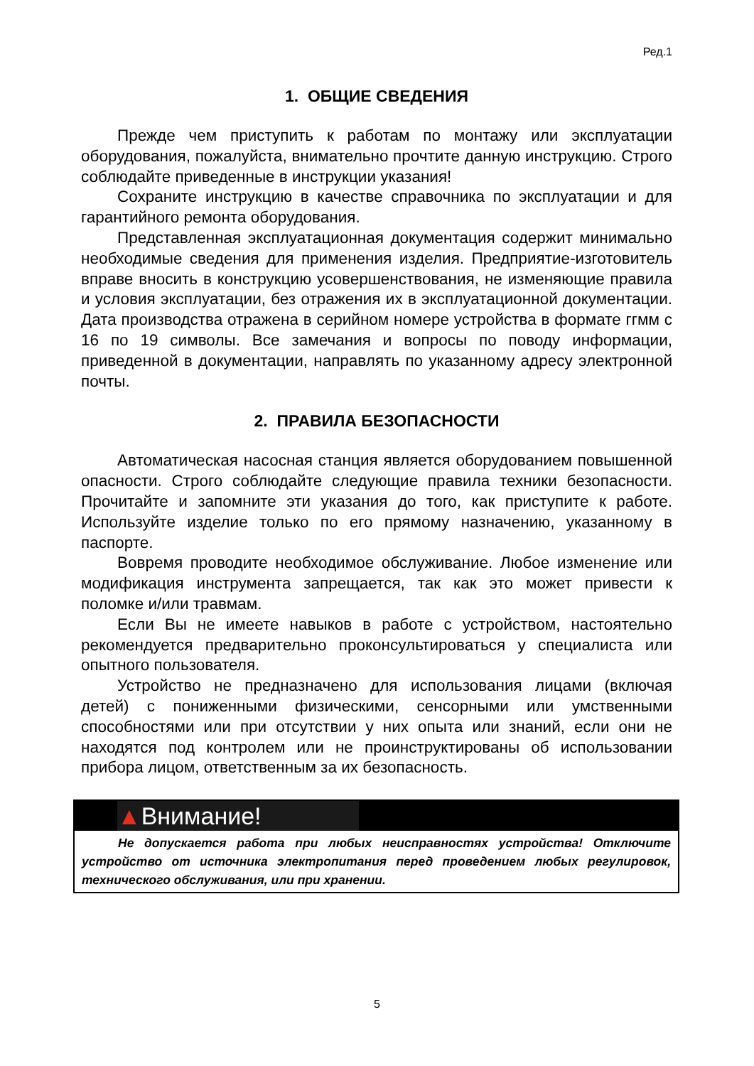Ред.1
1. ОБЩИЕ СВЕДЕНИЯ
Прежде чем приступить к работам по монтажу или эксплуатации оборудования, пожалуйста, внимательно прочтите данную инструкцию. Строго соблюдайте приведенные в инструкции указания!
Сохраните инструкцию в качестве справочника по эксплуатации и для гарантийного ремонта оборудования.
Представленная эксплуатационная документация содержит минимально необходимые сведения для применения изделия. Предприятие-изготовитель вправе вносить в конструкцию усовершенствования, не изменяющие правила и условия эксплуатации, без отражения их в эксплуатационной документации. Дата производства отражена в серийном номере устройства в формате ггмм с 16 по 19 символы. Все замечания и вопросы по поводу информации, приведенной в документации, направлять по указанному адресу электронной почты.
2. ПРАВИЛА БЕЗОПАСНОСТИ
Автоматическая насосная станция является оборудованием повышенной опасности. Строго соблюдайте следующие правила техники безопасности. Прочитайте и запомните эти указания до того, как приступите к работе. Используйте изделие только по его прямому назначению, указанному в паспорте.
Вовремя проводите необходимое обслуживание. Любое изменение или модификация инструмента запрещается, так как это может привести к поломке и/или травмам.
Если Вы не имеете навыков в работе с устройством, настоятельно рекомендуется предварительно проконсультироваться у специалиста или опытного пользователя.
Устройство не предназначено для использования лицами (включая детей) с пониженными физическими, сенсорными или умственными способностями или при отсутствии у них опыта или знаний, если они не находятся под контролем или не проинструктированы об использовании прибора лицом, ответственным за их безопасность.
▲Внимание!
Не допускается работа при любых неисправностях устройства! Отключите устройство от источника электропитания перед проведением любых регулировок, технического обслуживания, или при хранении.
5